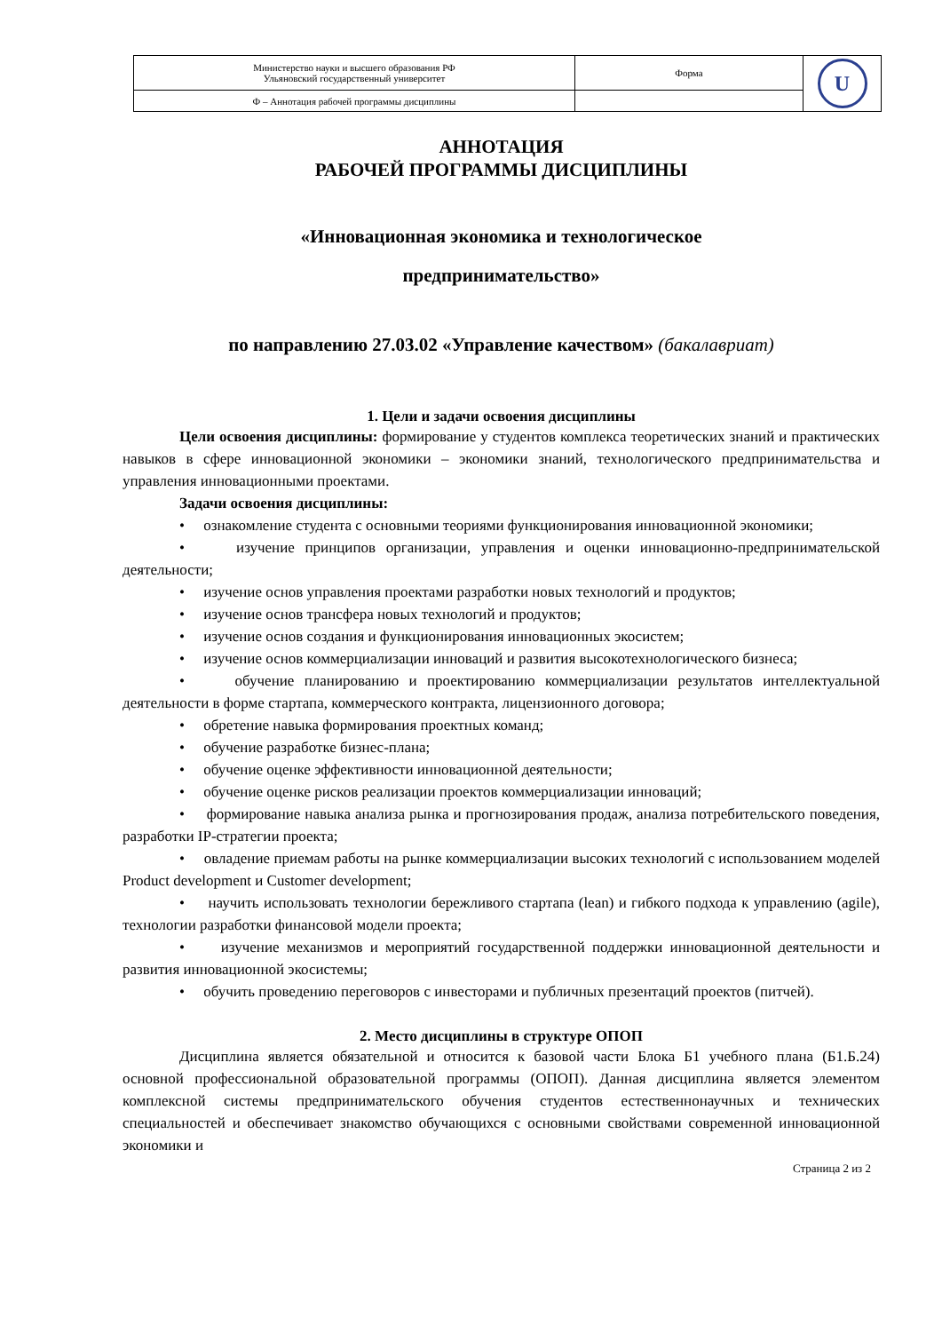| Министерство науки и высшего образования РФ Ульяновский государственный университет | Форма | U |
| Ф – Аннотация рабочей программы дисциплины | | |
АННОТАЦИЯ
РАБОЧЕЙ ПРОГРАММЫ ДИСЦИПЛИНЫ
«Инновационная экономика и технологическое
предпринимательство»
по направлению 27.03.02 «Управление качеством» (бакалавриат)
1. Цели и задачи освоения дисциплины
Цели освоения дисциплины: формирование у студентов комплекса теоретических знаний и практических навыков в сфере инновационной экономики – экономики знаний, технологического предпринимательства и управления инновационными проектами.
Задачи освоения дисциплины:
• ознакомление студента с основными теориями функционирования инновационной экономики;
• изучение принципов организации, управления и оценки инновационно-предпринимательской деятельности;
• изучение основ управления проектами разработки новых технологий и продуктов;
• изучение основ трансфера новых технологий и продуктов;
• изучение основ создания и функционирования инновационных экосистем;
• изучение основ коммерциализации инноваций и развития высокотехнологического бизнеса;
• обучение планированию и проектированию коммерциализации результатов интеллектуальной деятельности в форме стартапа, коммерческого контракта, лицензионного договора;
• обретение навыка формирования проектных команд;
• обучение разработке бизнес-плана;
• обучение оценке эффективности инновационной деятельности;
• обучение оценке рисков реализации проектов коммерциализации инноваций;
• формирование навыка анализа рынка и прогнозирования продаж, анализа потребительского поведения, разработки IP-стратегии проекта;
• овладение приемам работы на рынке коммерциализации высоких технологий с использованием моделей Product development и Customer development;
• научить использовать технологии бережливого стартапа (lean) и гибкого подхода к управлению (agile), технологии разработки финансовой модели проекта;
• изучение механизмов и мероприятий государственной поддержки инновационной деятельности и развития инновационной экосистемы;
• обучить проведению переговоров с инвесторами и публичных презентаций проектов (питчей).
2. Место дисциплины в структуре ОПОП
Дисциплина является обязательной и относится к базовой части Блока Б1 учебного плана (Б1.Б.24) основной профессиональной образовательной программы (ОПОП). Данная дисциплина является элементом комплексной системы предпринимательского обучения студентов естественнонаучных и технических специальностей и обеспечивает знакомство обучающихся с основными свойствами современной инновационной экономики и
Страница 2 из 2